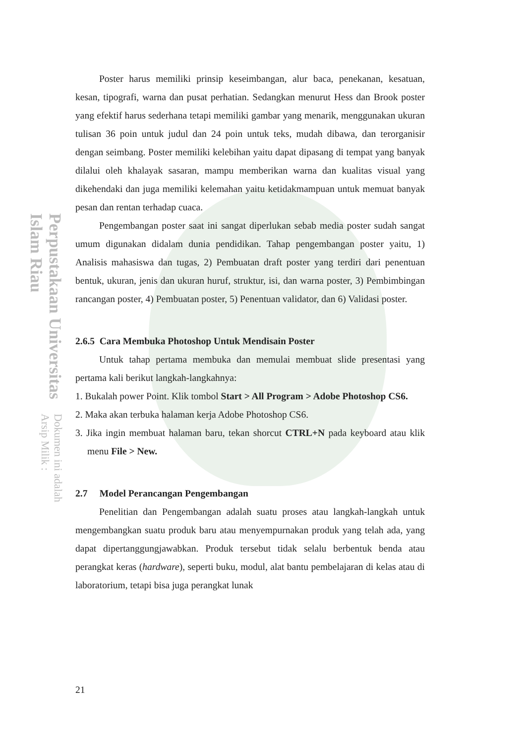Perpustakaan Universitas Islam Riau Dokumen ini adalah Arsip Milik :
Poster harus memiliki prinsip keseimbangan, alur baca, penekanan, kesatuan, kesan, tipografi, warna dan pusat perhatian. Sedangkan menurut Hess dan Brook poster yang efektif harus sederhana tetapi memiliki gambar yang menarik, menggunakan ukuran tulisan 36 poin untuk judul dan 24 poin untuk teks, mudah dibawa, dan terorganisir dengan seimbang. Poster memiliki kelebihan yaitu dapat dipasang di tempat yang banyak dilalui oleh khalayak sasaran, mampu memberikan warna dan kualitas visual yang dikehendaki dan juga memiliki kelemahan yaitu ketidakmampuan untuk memuat banyak pesan dan rentan terhadap cuaca.
Pengembangan poster saat ini sangat diperlukan sebab media poster sudah sangat umum digunakan didalam dunia pendidikan. Tahap pengembangan poster yaitu, 1) Analisis mahasiswa dan tugas, 2) Pembuatan draft poster yang terdiri dari penentuan bentuk, ukuran, jenis dan ukuran huruf, struktur, isi, dan warna poster, 3) Pembimbingan rancangan poster, 4) Pembuatan poster, 5) Penentuan validator, dan 6) Validasi poster.
2.6.5 Cara Membuka Photoshop Untuk Mendisain Poster
Untuk tahap pertama membuka dan memulai membuat slide presentasi yang pertama kali berikut langkah-langkahnya:
1. Bukalah power Point. Klik tombol Start > All Program > Adobe Photoshop CS6.
2. Maka akan terbuka halaman kerja Adobe Photoshop CS6.
3. Jika ingin membuat halaman baru, tekan shorcut CTRL+N pada keyboard atau klik menu File > New.
2.7 Model Perancangan Pengembangan
Penelitian dan Pengembangan adalah suatu proses atau langkah-langkah untuk mengembangkan suatu produk baru atau menyempurnakan produk yang telah ada, yang dapat dipertanggungjawabkan. Produk tersebut tidak selalu berbentuk benda atau perangkat keras (hardware), seperti buku, modul, alat bantu pembelajaran di kelas atau di laboratorium, tetapi bisa juga perangkat lunak
21